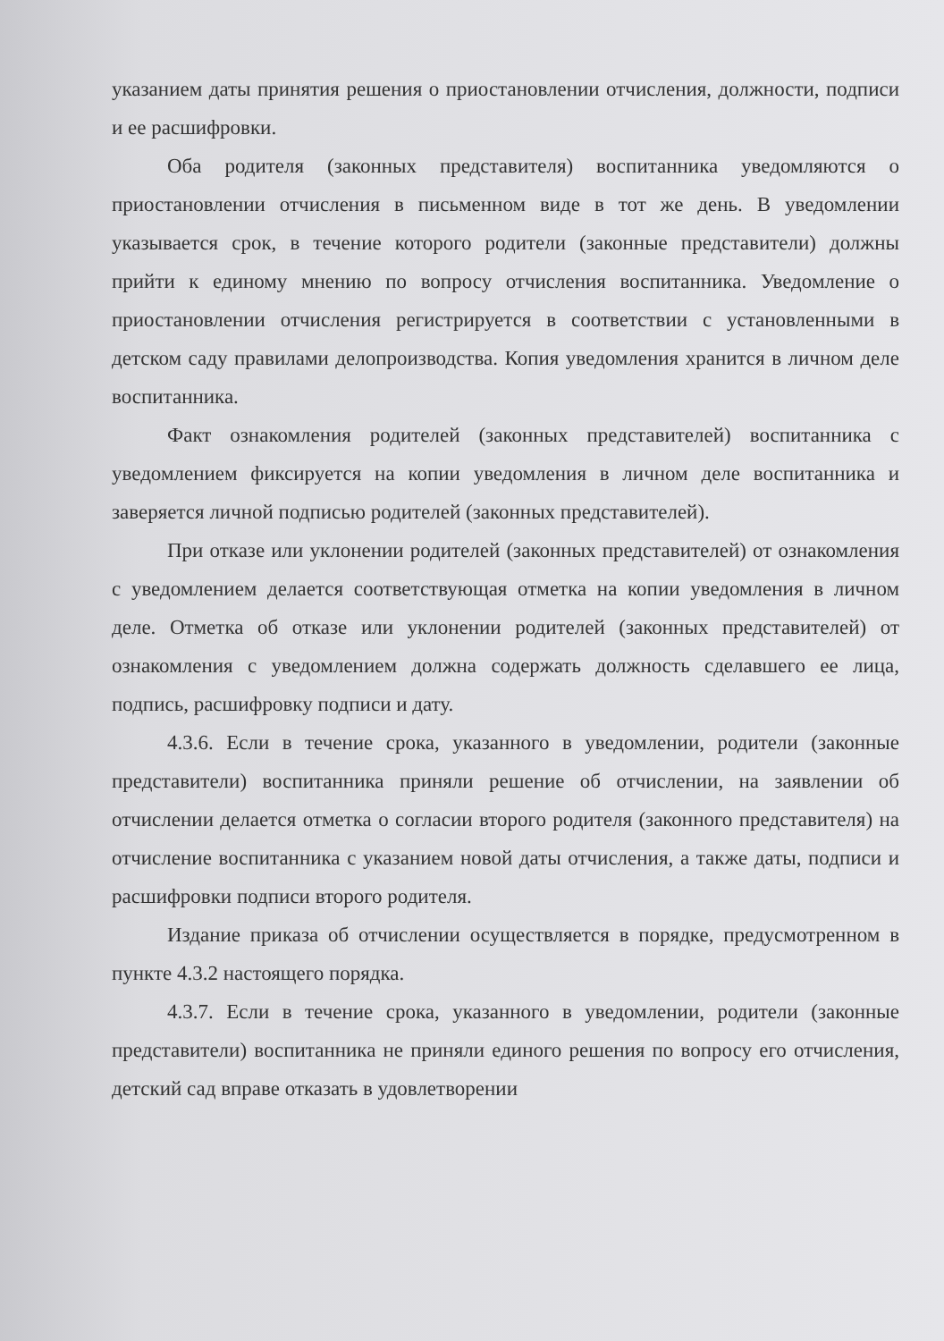указанием даты принятия решения о приостановлении отчисления, должности, подписи и ее расшифровки.
Оба родителя (законных представителя) воспитанника уведомляются о приостановлении отчисления в письменном виде в тот же день. В уведомлении указывается срок, в течение которого родители (законные представители) должны прийти к единому мнению по вопросу отчисления воспитанника. Уведомление о приостановлении отчисления регистрируется в соответствии с установленными в детском саду правилами делопроизводства. Копия уведомления хранится в личном деле воспитанника.
Факт ознакомления родителей (законных представителей) воспитанника с уведомлением фиксируется на копии уведомления в личном деле воспитанника и заверяется личной подписью родителей (законных представителей).
При отказе или уклонении родителей (законных представителей) от ознакомления с уведомлением делается соответствующая отметка на копии уведомления в личном деле. Отметка об отказе или уклонении родителей (законных представителей) от ознакомления с уведомлением должна содержать должность сделавшего ее лица, подпись, расшифровку подписи и дату.
4.3.6. Если в течение срока, указанного в уведомлении, родители (законные представители) воспитанника приняли решение об отчислении, на заявлении об отчислении делается отметка о согласии второго родителя (законного представителя) на отчисление воспитанника с указанием новой даты отчисления, а также даты, подписи и расшифровки подписи второго родителя.
Издание приказа об отчислении осуществляется в порядке, предусмотренном в пункте 4.3.2 настоящего порядка.
4.3.7. Если в течение срока, указанного в уведомлении, родители (законные представители) воспитанника не приняли единого решения по вопросу его отчисления, детский сад вправе отказать в удовлетворении